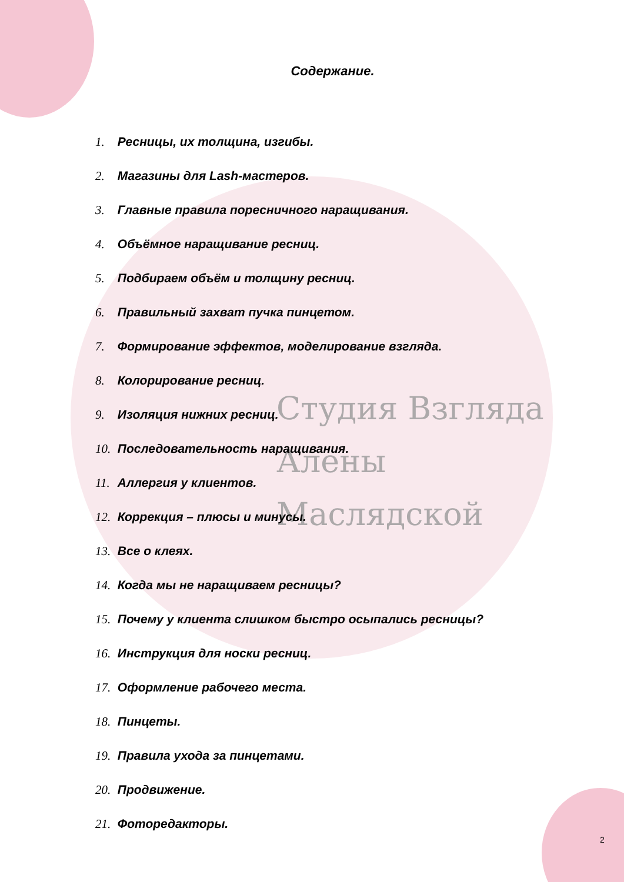Студия Взгляда
Алены
Маслядской
Содержание.
1. Ресницы, их толщина, изгибы.
2. Магазины для Lash-мастеров.
3. Главные правила пoресничного наращивания.
4. Объёмное наращивание ресниц.
5. Подбираем объём и толщину ресниц.
6. Правильный захват пучка пинцетом.
7. Формирование эффектов, моделирование взгляда.
8. Колорирование ресниц.
9. Изоляция нижних ресниц.
10. Последовательность наращивания.
11. Аллергия у клиентов.
12. Коррекция – плюсы и минусы.
13. Все о клеях.
14. Когда мы не наращиваем ресницы?
15. Почему у клиента слишком быстро осыпались ресницы?
16. Инструкция для носки ресниц.
17. Оформление рабочего места.
18. Пинцеты.
19. Правила ухода за пинцетами.
20. Продвижение.
21. Фоторедакторы.
2